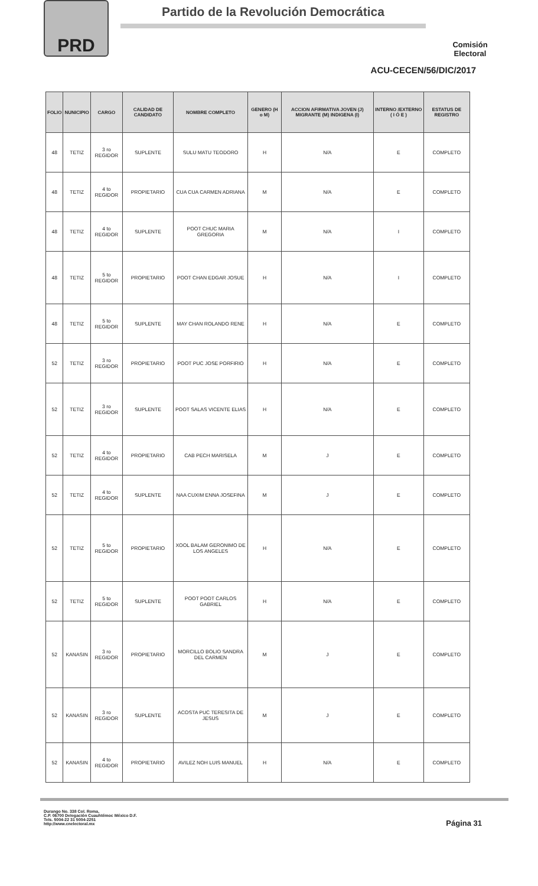PRD
Partido de la Revolución Democrática
Comisión Electoral
ACU-CECEN/56/DIC/2017
| FOLIO | NUNICIPIO | CARGO | CALIDAD DE CANDIDATO | NOMBRE COMPLETO | GENERO (H o M) | ACCION AFIRMATIVA JOVEN (J) MIGRANTE (M) INDIGENA (I) | INTERNO /EXTERNO ( I Ó E ) | ESTATUS DE REGISTRO |
| --- | --- | --- | --- | --- | --- | --- | --- | --- |
| 48 | TETIZ | 3 ro REGIDOR | SUPLENTE | SULU MATU TEODORO | H | N/A | E | COMPLETO |
| 48 | TETIZ | 4 to REGIDOR | PROPIETARIO | CUA CUA CARMEN ADRIANA | M | N/A | E | COMPLETO |
| 48 | TETIZ | 4 to REGIDOR | SUPLENTE | POOT CHUC MARIA GREGORIA | M | N/A | I | COMPLETO |
| 48 | TETIZ | 5 to REGIDOR | PROPIETARIO | POOT CHAN EDGAR JOSUE | H | N/A | I | COMPLETO |
| 48 | TETIZ | 5 to REGIDOR | SUPLENTE | MAY CHAN ROLANDO RENE | H | N/A | E | COMPLETO |
| 52 | TETIZ | 3 ro REGIDOR | PROPIETARIO | POOT PUC JOSE PORFIRIO | H | N/A | E | COMPLETO |
| 52 | TETIZ | 3 ro REGIDOR | SUPLENTE | POOT SALAS VICENTE ELIAS | H | N/A | E | COMPLETO |
| 52 | TETIZ | 4 to REGIDOR | PROPIETARIO | CAB PECH MARISELA | M | J | E | COMPLETO |
| 52 | TETIZ | 4 to REGIDOR | SUPLENTE | NAA CUXIM ENNA JOSEFINA | M | J | E | COMPLETO |
| 52 | TETIZ | 5 to REGIDOR | PROPIETARIO | XOOL BALAM GERONIMO DE LOS ANGELES | H | N/A | E | COMPLETO |
| 52 | TETIZ | 5 to REGIDOR | SUPLENTE | POOT POOT CARLOS GABRIEL | H | N/A | E | COMPLETO |
| 52 | KANASIN | 3 ro REGIDOR | PROPIETARIO | MORCILLO BOLIO SANDRA DEL CARMEN | M | J | E | COMPLETO |
| 52 | KANASIN | 3 ro REGIDOR | SUPLENTE | ACOSTA PUC TERESITA DE JESUS | M | J | E | COMPLETO |
| 52 | KANASIN | 4 to REGIDOR | PROPIETARIO | AVILEZ NOH LUIS MANUEL | H | N/A | E | COMPLETO |
Durango No. 338 Col. Roma,
C.P. 06700 Delegación Cuauhtémoc México D.F.
Tels. 5004-22 31 5004-2251
http://www.cnelectoral.mx
Página 31